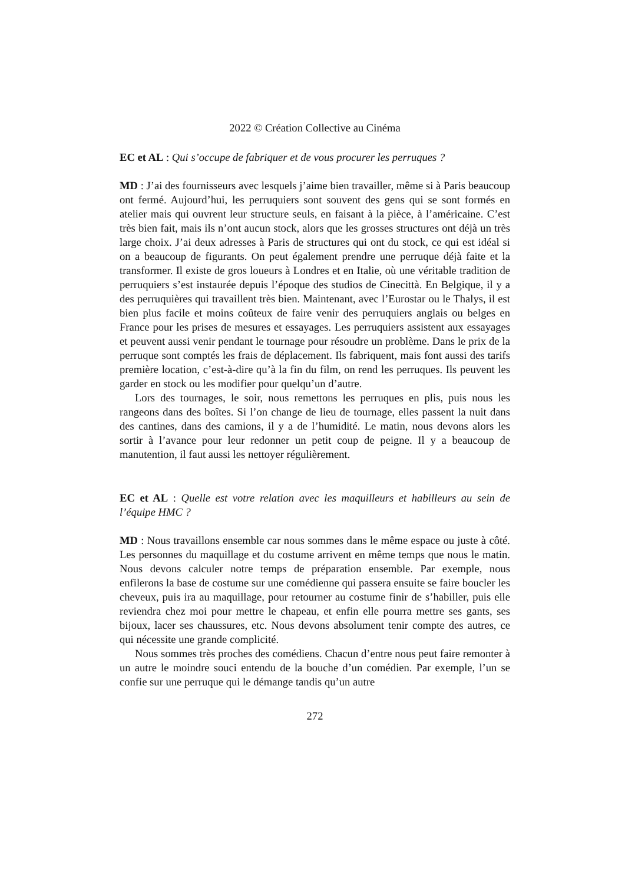2022 © Création Collective au Cinéma
EC et AL : Qui s’occupe de fabriquer et de vous procurer les perruques ?
MD : J’ai des fournisseurs avec lesquels j’aime bien travailler, même si à Paris beaucoup ont fermé. Aujourd’hui, les perruquiers sont souvent des gens qui se sont formés en atelier mais qui ouvrent leur structure seuls, en faisant à la pièce, à l’américaine. C’est très bien fait, mais ils n’ont aucun stock, alors que les grosses structures ont déjà un très large choix. J’ai deux adresses à Paris de structures qui ont du stock, ce qui est idéal si on a beaucoup de figurants. On peut également prendre une perruque déjà faite et la transformer. Il existe de gros loueurs à Londres et en Italie, où une véritable tradition de perruquiers s’est instaurée depuis l’époque des studios de Cinecittà. En Belgique, il y a des perruquières qui travaillent très bien. Maintenant, avec l’Eurostar ou le Thalys, il est bien plus facile et moins coûteux de faire venir des perruquiers anglais ou belges en France pour les prises de mesures et essayages. Les perruquiers assistent aux essayages et peuvent aussi venir pendant le tournage pour résoudre un problème. Dans le prix de la perruque sont comptés les frais de déplacement. Ils fabriquent, mais font aussi des tarifs première location, c’est-à-dire qu’à la fin du film, on rend les perruques. Ils peuvent les garder en stock ou les modifier pour quelqu’un d’autre.
Lors des tournages, le soir, nous remettons les perruques en plis, puis nous les rangeons dans des boîtes. Si l’on change de lieu de tournage, elles passent la nuit dans des cantines, dans des camions, il y a de l’humidité. Le matin, nous devons alors les sortir à l’avance pour leur redonner un petit coup de peigne. Il y a beaucoup de manutention, il faut aussi les nettoyer régulièrement.
EC et AL : Quelle est votre relation avec les maquilleurs et habilleurs au sein de l’équipe HMC ?
MD : Nous travaillons ensemble car nous sommes dans le même espace ou juste à côté. Les personnes du maquillage et du costume arrivent en même temps que nous le matin. Nous devons calculer notre temps de préparation ensemble. Par exemple, nous enfilerons la base de costume sur une comédienne qui passera ensuite se faire boucler les cheveux, puis ira au maquillage, pour retourner au costume finir de s’habiller, puis elle reviendra chez moi pour mettre le chapeau, et enfin elle pourra mettre ses gants, ses bijoux, lacer ses chaussures, etc. Nous devons absolument tenir compte des autres, ce qui nécessite une grande complicité.
Nous sommes très proches des comédiens. Chacun d’entre nous peut faire remonter à un autre le moindre souci entendu de la bouche d’un comédien. Par exemple, l’un se confie sur une perruque qui le démange tandis qu’un autre
272